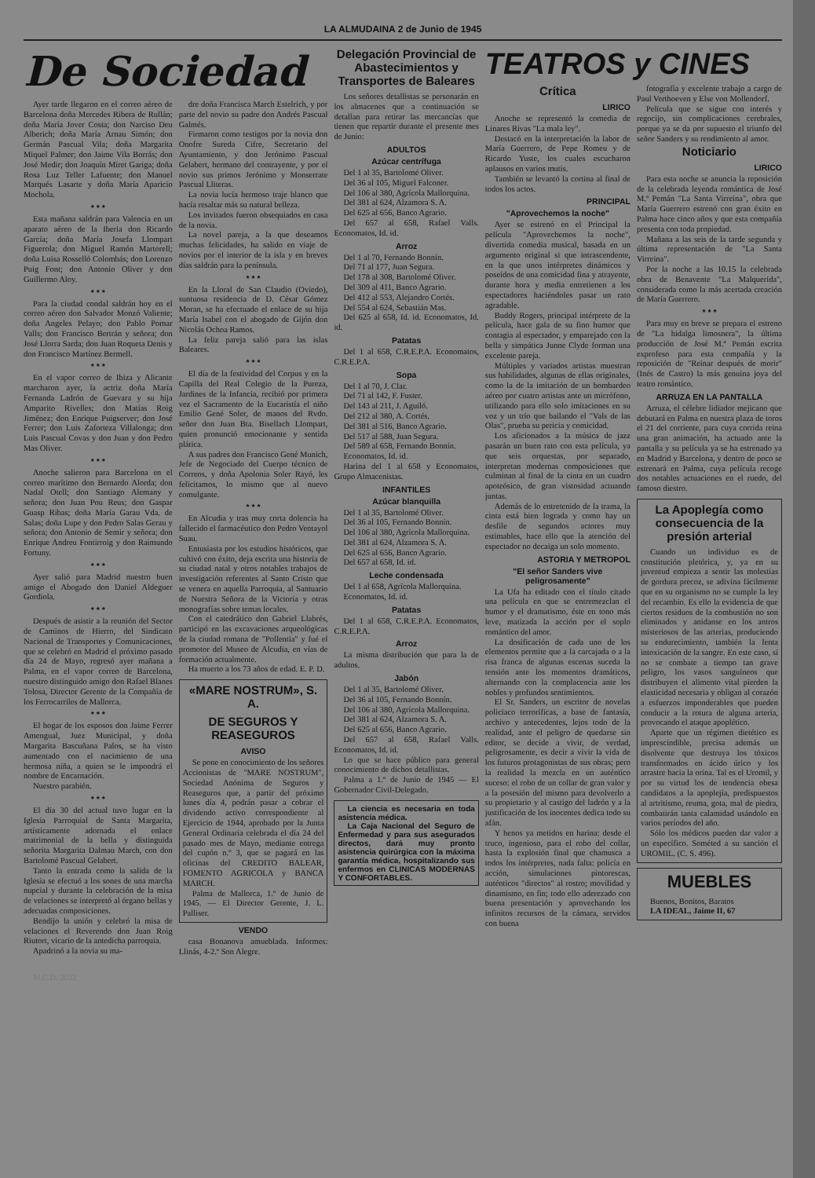LA ALMUDAINA 2 de Junio de 1945
De Sociedad
Ayer tarde llegaron en el correo aéreo de Barcelona doña Mercedes Ribera de Rullán; doña María Jover Costa; don Narciso Deu Alberich; doña María Arnau Simón; don Germán Pascual Vila; doña Margarita Miquel Palmer; don Jaime Vila Borrás; don José Medir; don Joaquín Miret Gariga; doña Rosa Luz Teller Lafuente; don Manuel Marqués Lasarte y doña María Aparicio Mochola.
* * *
Esta mañana saldrán para Valencia en un aparato aéreo de la Iberia don Ricardo García; doña María Josefa Llompart Figuerola; don Miguel Ramón Martorell; doña Luisa Rosselló Colombás; don Lorenzo Puig Font; don Antonio Oliver y don Guillermo Aloy.
* * *
Para la ciudad condal saldrán hoy en el correo aéreo don Salvador Monzó Valiente; doña Angeles Pelayo; don Pablo Pomar Valls; don Francisco Bertrán y señora; don José Llorra Sarda; don Juan Roqueta Denis y don Francisco Martínez Bermell.
* * *
En el vapor correo de Ibiza y Alicante marcharon ayer, la actriz doña María Fernanda Ladrón de Guevara y su hija Amparito Rivelles; don Matías Roig Jiménez; don Enrique Puigserver; don José Ferrer; don Luis Zaforteza Villalonga; don Luis Pascual Covas y don Juan y don Pedro Mas Oliver.
* * *
Anoche salieron para Barcelona en el correo marítimo don Bernardo Alorda; don Nadal Otell; don Santiago Alemany y señora; don Juan Pou Reus; don Gaspar Guasp Ribas; doña María Garau Vda. de Salas; doña Lupe y don Pedro Salas Gerau y señora; don Antonio de Semir y señora; don Enrique Andreu Fontirroig y don Raimundo Fortuny.
* * *
Ayer salió para Madrid nuestro buen amigo el Abogado don Daniel Aldeguer Gordiola.
* * *
Después de asistir a la reunión del Sector de Caminos de Hierro, del Sindicato Nacional de Transportes y Comunicaciones, que se celebró en Madrid el próximo pasado día 24 de Mayo, regresó ayer mañana a Palma, en el vapor correo de Barcelona, nuestro distinguido amigo don Rafael Blanes Tolosa, Director Gerente de la Compañía de los Ferrocarriles de Mallorca.
* * *
El hogar de los esposos don Jaime Ferrer Amengual, Juez Municipal, y doña Margarita Bascuñana Palos, se ha visto aumentado con el nacimiento de una hermosa niña, a quien se le impondrá el nombre de Encarnación.
Nuestro parabién.
* * *
El día 30 del actual tuvo lugar en la Iglesia Parroquial de Santa Margarita, artísticamente adornada el enlace matrimonial de la bella y distinguida señorita Margarita Dalmau March, con don Bartolomé Pascual Gelabert.
Tanto la entrada como la salida de la Iglesia se efectuó a los sones de una marcha nupcial y durante la celebración de la misa de velaciones se interpretó al órgano bellas y adecuadas composiciones.
Bendijo la unión y celebró la misa de velaciones el Reverendo don Juan Roig Riutort, vicario de la antedicha parroquia.
Apadrinó a la novia su ma-
dre doña Francisca March Estelrich, y por parte del novio su padre don Andrés Pascual Galmés.
Firmaron como testigos por la novia don Onofre Sureda Cifre, Secretario del Ayuntamiento, y don Jerónimo Pascual Gelabert, hermano del contrayente, y por el novio sus primos Jerónimo y Monserrate Pascual Lliteras.
La novia lucía hermoso traje blanco que hacía resaltar más su natural belleza.
Los invitados fueron obsequiados en casa de la novia.
La novel pareja, a la que deseamos muchas felicidades, ha salido en viaje de novios por el interior de la isla y en breves días saldrán para la península.
* * *
En la Lloral de San Claudio (Oviedo), suntuosa residencia de D. César Gómez Moran, se ha efectuado el enlace de su hija María Isabel con el abogado de Gijón don Nicolás Ochoa Ramos.
La feliz pareja salió para las islas Baleares.
* * *
El día de la festividad del Corpus y en la Capilla del Real Colegio de la Pureza, Jardines de la Infancia, recibió por primera vez el Sacramento de la Eucaristía el niño Emilio Gené Soler, de manos del Rvdo. señor don Juan Bta. Bisellach Llompart, quien pronunció emocionante y sentida plática.
A sus padres don Francisco Gené Munich, Jefe de Negociado del Cuerpo técnico de Correos, y doña Apolonia Soler Rayó, les felicitamos, lo mismo que al nuevo comulgante.
* * *
En Alcudia y tras muy corta dolencia ha fallecido el farmacéutico don Pedro Ventayol Suau.
Entusiasta por los estudios históricos, que cultivó con éxito, deja escrita una historia de su ciudad natal y otros notables trabajos de investigación referentes al Santo Cristo que se venera en aquella Parroquia, al Santuario de Nuestra Señora de la Victoria y otras monografías sobre temas locales.
Con el catedrático don Gabriel Llabrés, participó en las excavaciones arqueológicas de la ciudad romana de "Pollentia" y fué el promotor del Museo de Alcudia, en vías de formación actualmente.
Ha muerto a los 73 años de edad. E. P. D.
«MARE NOSTRUM», S. A.
DE SEGUROS Y REASEGUROS
AVISO
Se pone en conocimiento de los señores Accionistas de "MARE NOSTRUM", Sociedad Anónima de Seguros y Reaseguros que, a partir del próximo lunes día 4, podrán pasar a cobrar el dividendo activo correspondiente al Ejercicio de 1944, aprobado por la Junta General Ordinaria celebrada el día 24 del pasado mes de Mayo, mediante entrega del cupón n.º 3, que se pagará en las oficinas del CREDITO BALEAR, FOMENTO AGRICOLA y BANCA MARCH.
Palma de Mallorca, 1.º de Junio de 1945. — El Director Gerente, J. L. Palliser.
VENDO
casa Bonanova amueblada. Informes: Llinás, 4-2.º Son Alegre.
Delegación Provincial de Abastecimientos y Transportes de Baleares
Los señores detallistas se personarán en los almacenes que a continuación se detallan para retirar las mercancías que tienen que repartir durante el presente mes de Junio:
ADULTOS
Azúcar centrífuga
Del 1 al 35, Bartolomé Oliver.
Del 36 al 105, Miguel Falconer.
Del 106 al 380, Agrícola Mallorquina.
Del 381 al 624, Alzamora S. A.
Del 625 al 656, Banco Agrario.
Del 657 al 658, Rafael Valls. Economatos, Id. id.
Arroz
Del 1 al 70, Fernando Bonnín.
Del 71 al 177, Juan Segura.
Del 178 al 308, Bartolomé Oliver.
Del 309 al 411, Banco Agrario.
Del 412 al 553, Alejandro Cortés.
Del 554 al 624, Sebastián Mas.
Del 625 al 658, Id. id. Economatos, Id. id.
Patatas
Del 1 al 658, C.R.E.P.A. Economatos, C.R.E.P.A.
Sopa
Del 1 al 70, J. Clar.
Del 71 al 142, F. Fuster.
Del 143 al 211, J. Aguiló.
Del 212 al 380, A. Cortés.
Del 381 al 516, Banco Agrario.
Del 517 al 588, Juan Segura.
Del 589 al 658, Fernando Bonnín.
Economatos, Id. id.
Harina del 1 al 658 y Economatos, Grupo Almacenistas.
INFANTILES
Azúcar blanquilla
Del 1 al 35, Bartolomé Oliver.
Del 36 al 105, Fernando Bonnín.
Del 106 al 380, Agrícola Mallorquina.
Del 381 al 624, Alzamora S. A.
Del 625 al 656, Banco Agrario.
Del 657 al 658, Id. id.
Leche condensada
Del 1 al 658, Agrícola Mallorquina.
Economatos, Id. id.
Patatas
Del 1 al 658, C.R.E.P.A. Economatos, C.R.E.P.A.
Arroz
La misma distribución que para la de adultos.
Jabón
Del 1 al 35, Bartolomé Oliver.
Del 36 al 105, Fernando Bonnín.
Del 106 al 380, Agrícola Mallorquina.
Del 381 al 624, Alzamora S. A.
Del 625 al 656, Banco Agrario.
Del 657 al 658, Rafael Valls. Economatos, Id. id.
Lo que se hace público para general conocimiento de dichos detallistas.
Palma a 1.º de Junio de 1945 — El Gobernador Civil-Delegado.
La ciencia es necesaria en toda asistencia médica.
La Caja Nacional del Seguro de Enfermedad y para sus asegurados directos, dará muy pronto asistencia quirúrgica con la máxima garantía médica, hospitalizando sus enfermos en CLINICAS MODERNAS Y CONFORTABLES.
TEATROS y CINES
Crítica
LIRICO
Anoche se representó la comedia de Linares Rivas "La mala ley".
Destacó en la interpretación la labor de María Guerrero, de Pepe Romeu y de Ricardo Yuste, los cuales escucharon aplausos en varios mutis.
También se levantó la cortina al final de todos los actos.
PRINCIPAL
"Aprovechemos la noche"
Ayer se estrenó en el Principal la película "Aprovechemos la noche", divertida comedia musical, basada en un argumento original si que intrascendente, en la que unos intérpretes dinámicos y poseídos de una comicidad fina y atrayente, durante hora y media entretienen a los espectadores haciéndoles pasar un rato agradable.
Buddy Rogers, principal intérprete de la película, hace gala de su fino humor que contagia al espectador, y emparejado con la bella y simpática Junne Clyde forman una excelente pareja.
Múltiples y variados artistas muestran sus habilidades, algunas de ellas originales, como la de la imitación de un bombardeo aéreo por cuatro artistas ante un micrófono, utilizando para ello solo imitaciones en su voz y un trío que bailando el "Vals de las Olas", prueba su pericia y comicidad.
Los aficionados a la música de jazz pasarán un buen rato con esta película, ya que seis orquestas, por separado, interpretan modernas composiciones que culminan al final de la cinta en un cuadro apoteósico, de gran vistosidad actuando juntas.
Además de lo entretenido de la trama, la cinta está bien lograda y como hay un desfile de segundos actores muy estimables, hace ello que la atención del espectador no decaiga un solo momento.
ASTORIA Y METROPOL
"El señor Sanders vive peligrosamente"
La Ufa ha editado con el título citado una película en que se entremezclan el humor y el dramatismo, éste en tono más leve, matizada la acción por el soplo romántico del amor.
La dosificación de cada uno de los elementos permite que a la carcajada o a la risa franca de algunas escenas suceda la tensión ante los momentos dramáticos, alternando con la complacencia ante los nobles y profundos sentimientos.
El Sr. Sanders, un escritor de novelas policiaco terroríficas, a base de fantasía, archivo y antecedentes, lejos todo de la realidad, ante el peligro de quedarse sin editor, se decide a vivir, de verdad, peligrosamente, es decir a vivir la vida de los futuros protagonistas de sus obras; pero la realidad la mezcla en un auténtico suceso: el robo de un collar de gran valor y a la posesión del mismo para devolverlo a su propietario y al castigo del ladrón y a la justificación de los inocentes dedica todo su afán.
Y henos ya metidos en harina: desde el truco, ingenioso, para el robo del collar, hasta la explosión final que chamusca a todos los intérpretes, nada falta: policía en acción, simulaciones pintorescas, auténticos "directos" al rostro; movilidad y dinamismo, en fin; todo ello aderezado con buena presentación y aprovechando los infinitos recursos de la cámara, servidos con buena
fotografía y excelente trabajo a cargo de Paul Verthoeven y Else von Mollendorf.
Película que se sigue con interés y regocijo, sin complicaciones cerebrales, porque ya se da por supuesto el triunfo del señor Sanders y su rendimiento al amor.
Noticiario
LIRICO
Para esta noche se anuncia la reposición de la celebrada leyenda romántica de José M.ª Pemán "La Santa Virreina", obra que María Guerrero estrenó con gran éxito en Palma hace cinco años y que esta compañía presenta con toda propiedad.
Mañana a las seis de la tarde segunda y última representación de "La Santa Virreina".
Por la noche a las 10.15 la celebrada obra de Benavente "La Malquerida", considerada como la más acertada creación de María Guerrero.
* * *
Para muy en breve se prepara el estreno de "La hidalga limosnera", la última producción de José M.ª Pemán escrita exprofeso para esta compañía y la reposición de "Reinar después de morir" (Inés de Castro) la más genuina joya del teatro romántico.
ARRUZA EN LA PANTALLA
Arruza, el célebre lidiador mejicano que debutará en Palma en nuestra plaza de toros el 21 del corriente, para cuya corrida reina una gran animación, ha actuado ante la pantalla y su película ya se ha estrenado ya en Madrid y Barcelona, y dentro de poco se estrenará en Palma, cuya película recoge dos notables actuaciones en el ruedo, del famoso diestro.
La Apoplegía como consecuencia de la presión arterial
Cuando un individuo es de constitución pletórica, y, ya en su juventud empieza a sentir las molestias de gordura precoz, se adivina fácilmente que en su organismo no se cumple la ley del recambio. Es ello la evidencia de que ciertos residuos de la combustión no son eliminados y anidanse en los antros misteriosos de las arterias, produciendo su endurecimiento, también la lenta intoxicación de la sangre. En este caso, si no se combate a tiempo tan grave peligro, los vasos sanguíneos que distribuyen el alimento vital pierden la elasticidad necesaria y obligan al corazón a esfuerzos imponderables que pueden conducir a la rotura de alguna arteria, provocando el ataque apoplético.
Aparte que un régimen dietético es imprescindible, precisa además un disolvente que destruya los tóxicos transformados en ácido úrico y los arrastre hacia la orina. Tal es el Uromil, y por su virtud los de tendencia obesa candidatos a la apoplejía, predispuestos al artritismo, reuma, gota, mal de piedra, combatirán tanta calamidad usándolo en varios períodos del año.
Sólo los médicos pueden dar valor a un específico. Sométed a su sanción el UROMIL. (C. S. 496).
MUEBLES
Buenos, Bonitos, Baratos
LA IDEAL, Jaime II, 67
M.C.D. 2022